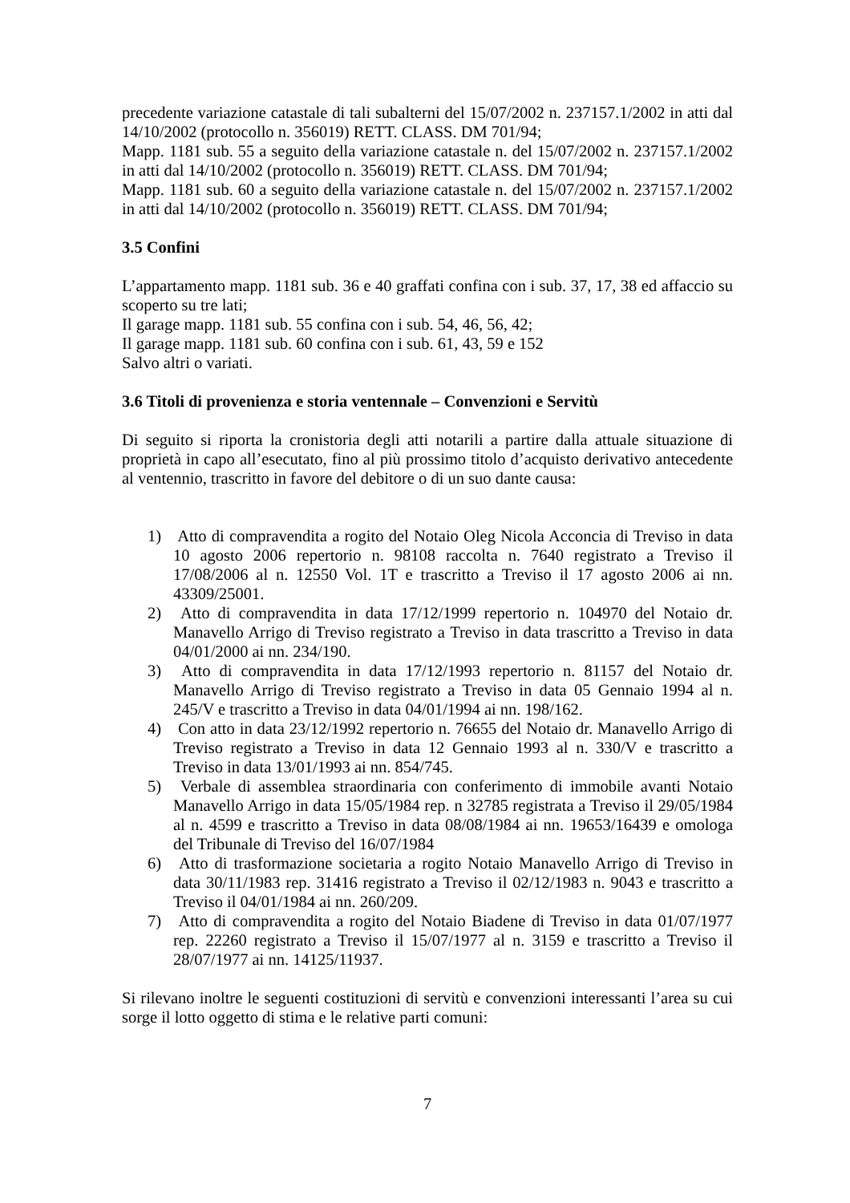precedente variazione catastale di tali subalterni del 15/07/2002 n. 237157.1/2002 in atti dal 14/10/2002 (protocollo n. 356019) RETT. CLASS. DM 701/94;
Mapp. 1181 sub. 55 a seguito della variazione catastale n. del 15/07/2002 n. 237157.1/2002 in atti dal 14/10/2002 (protocollo n. 356019) RETT. CLASS. DM 701/94;
Mapp. 1181 sub. 60 a seguito della variazione catastale n. del 15/07/2002 n. 237157.1/2002 in atti dal 14/10/2002 (protocollo n. 356019) RETT. CLASS. DM 701/94;
3.5 Confini
L’appartamento mapp. 1181 sub. 36 e 40 graffati confina con i sub. 37, 17, 38 ed affaccio su scoperto su tre lati;
Il garage mapp. 1181 sub. 55 confina con i sub. 54, 46, 56, 42;
Il garage mapp. 1181 sub. 60 confina con i sub. 61, 43, 59 e 152
Salvo altri o variati.
3.6 Titoli di provenienza e storia ventennale – Convenzioni e Servitù
Di seguito si riporta la cronistoria degli atti notarili a partire dalla attuale situazione di proprietà in capo all’esecutato, fino al più prossimo titolo d’acquisto derivativo antecedente al ventennio, trascritto in favore del debitore o di un suo dante causa:
1) Atto di compravendita a rogito del Notaio Oleg Nicola Acconcia di Treviso in data 10 agosto 2006 repertorio n. 98108 raccolta n. 7640 registrato a Treviso il 17/08/2006 al n. 12550 Vol. 1T e trascritto a Treviso il 17 agosto 2006 ai nn. 43309/25001.
2) Atto di compravendita in data 17/12/1999 repertorio n. 104970 del Notaio dr. Manavello Arrigo di Treviso registrato a Treviso in data trascritto a Treviso in data 04/01/2000 ai nn. 234/190.
3) Atto di compravendita in data 17/12/1993 repertorio n. 81157 del Notaio dr. Manavello Arrigo di Treviso registrato a Treviso in data 05 Gennaio 1994 al n. 245/V e trascritto a Treviso in data 04/01/1994 ai nn. 198/162.
4) Con atto in data 23/12/1992 repertorio n. 76655 del Notaio dr. Manavello Arrigo di Treviso registrato a Treviso in data 12 Gennaio 1993 al n. 330/V e trascritto a Treviso in data 13/01/1993 ai nn. 854/745.
5) Verbale di assemblea straordinaria con conferimento di immobile avanti Notaio Manavello Arrigo in data 15/05/1984 rep. n 32785 registrata a Treviso il 29/05/1984 al n. 4599 e trascritto a Treviso in data 08/08/1984 ai nn. 19653/16439 e omologa del Tribunale di Treviso del 16/07/1984
6) Atto di trasformazione societaria a rogito Notaio Manavello Arrigo di Treviso in data 30/11/1983 rep. 31416 registrato a Treviso il 02/12/1983 n. 9043 e trascritto a Treviso il 04/01/1984 ai nn. 260/209.
7) Atto di compravendita a rogito del Notaio Biadene di Treviso in data 01/07/1977 rep. 22260 registrato a Treviso il 15/07/1977 al n. 3159 e trascritto a Treviso il 28/07/1977 ai nn. 14125/11937.
Si rilevano inoltre le seguenti costituzioni di servitù e convenzioni interessanti l’area su cui sorge il lotto oggetto di stima e le relative parti comuni:
7